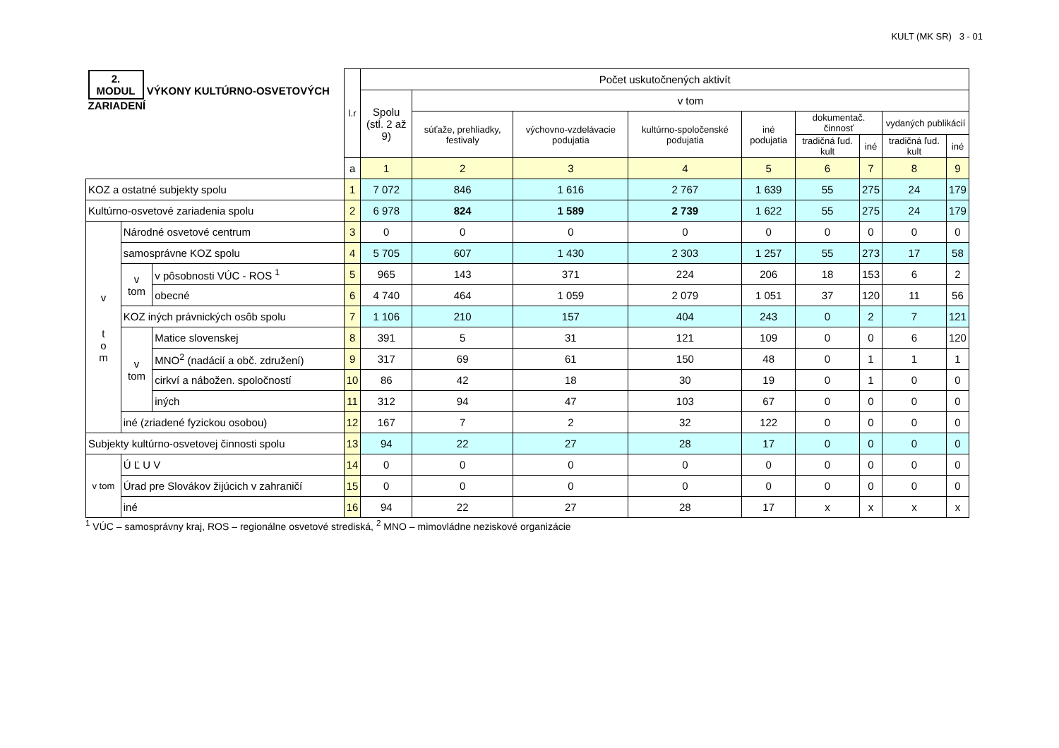KULT (MK SR) 3 - 01
| 2. MODUL VÝKONY KULTÚRNO-OSVETOVÝCH ZARIADENÍ | | | l.r | Počet uskutočnených aktivít | | | | | | | | |
| --- | --- | --- | --- | --- | --- | --- | --- | --- | --- | --- | --- | --- |
| | | | | Spolu (stĺ. 2 až 9) | v tom | | | | | | | |
| | | | | | súťaže, prehliadky, festivaly | výchovno-vzdelávacie podujatia | kultúrno-spoločenské podujatia | iné podujatia | dokumentač. činnosť | | vydaných publikácií | |
| | | | | | | | | | tradičná ľud. kult | iné | tradičná ľud. kult | iné |
| | | | a | 1 | 2 | 3 | 4 | 5 | 6 | 7 | 8 | 9 |
| KOZ a ostatné subjekty spolu | | | 1 | 7 072 | 846 | 1 616 | 2 767 | 1 639 | 55 | 275 | 24 | 179 |
| Kultúrno-osvetové zariadenia spolu | | | 2 | 6 978 | 824 | 1 589 | 2 739 | 1 622 | 55 | 275 | 24 | 179 |
| v t o m | Národné osvetové centrum | | 3 | 0 | 0 | 0 | 0 | 0 | 0 | 0 | 0 | 0 |
| | samosprávne KOZ spolu | | 4 | 5 705 | 607 | 1 430 | 2 303 | 1 257 | 55 | 273 | 17 | 58 |
| | v tom | v pôsobnosti VÚC - ROS <sup>1</sup> | 5 | 965 | 143 | 371 | 224 | 206 | 18 | 153 | 6 | 2 |
| | | obecné | 6 | 4 740 | 464 | 1 059 | 2 079 | 1 051 | 37 | 120 | 11 | 56 |
| | KOZ iných právnických osôb spolu | | 7 | 1 106 | 210 | 157 | 404 | 243 | 0 | 2 | 7 | 121 |
| | v tom | Matice slovenskej | 8 | 391 | 5 | 31 | 121 | 109 | 0 | 0 | 6 | 120 |
| | | MNO<sup>2</sup> (nadácií a obč. združení) | 9 | 317 | 69 | 61 | 150 | 48 | 0 | 1 | 1 | 1 |
| | | cirkví a nábožen. spoločností | 10 | 86 | 42 | 18 | 30 | 19 | 0 | 1 | 0 | 0 |
| | | iných | 11 | 312 | 94 | 47 | 103 | 67 | 0 | 0 | 0 | 0 |
| | iné (zriadené fyzickou osobou) | | 12 | 167 | 7 | 2 | 32 | 122 | 0 | 0 | 0 | 0 |
| Subjekty kultúrno-osvetovej činnosti spolu | | | 13 | 94 | 22 | 27 | 28 | 17 | 0 | 0 | 0 | 0 |
| v tom | Ú Ľ U V | | 14 | 0 | 0 | 0 | 0 | 0 | 0 | 0 | 0 | 0 |
| | Úrad pre Slovákov žijúcich v zahraničí | | 15 | 0 | 0 | 0 | 0 | 0 | 0 | 0 | 0 | 0 |
| | iné | | 16 | 94 | 22 | 27 | 28 | 17 | x | x | x | x |
<sup>1</sup> VÚC – samosprávny kraj, ROS – regionálne osvetové strediská, <sup>2</sup> MNO – mimovládne neziskové organizácie